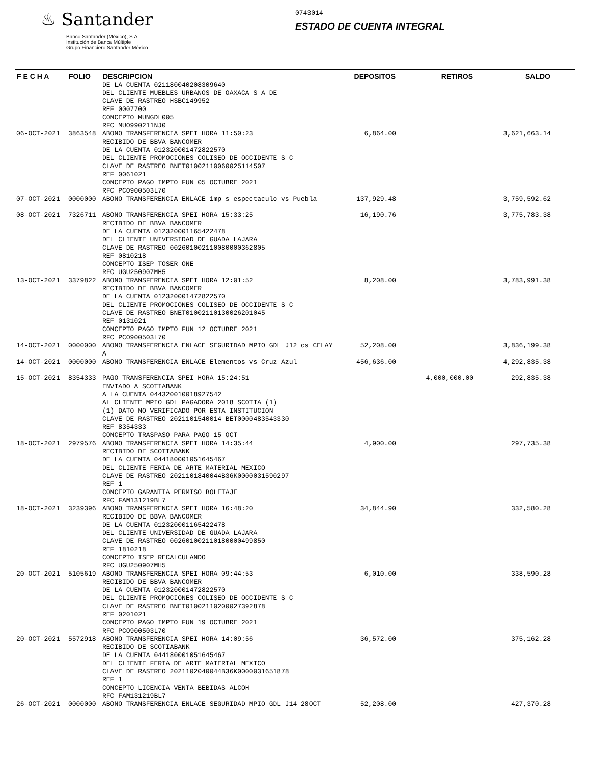♨ Santander
Banco Santander (México), S.A.
Institución de Banca Múltiple
Grupo Financiero Santander México
0743014
ESTADO DE CUENTA INTEGRAL
| F E C H A | FOLIO | DESCRIPCION | DEPOSITOS | RETIROS | SALDO |
| --- | --- | --- | --- | --- | --- |
| | | DE LA CUENTA 021180040208309640 DEL CLIENTE MUEBLES URBANOS DE OAXACA S A DE CLAVE DE RASTREO HSBC149952 REF 0007700 CONCEPTO MUNGDL005 RFC MUO990211NJ0 | | | |
| 06-OCT-2021 | 3863548 | ABONO TRANSFERENCIA SPEI HORA 11:50:23 RECIBIDO DE BBVA BANCOMER DE LA CUENTA 012320001472822570 DEL CLIENTE PROMOCIONES COLISEO DE OCCIDENTE S C CLAVE DE RASTREO BNET01002110060025114507 REF 0061021 CONCEPTO PAGO IMPTO FUN 05 OCTUBRE 2021 RFC PCO900503L70 | 6,864.00 | | 3,621,663.14 |
| 07-OCT-2021 | 0000000 | ABONO TRANSFERENCIA ENLACE imp s espectaculo vs Puebla | 137,929.48 | | 3,759,592.62 |
| 08-OCT-2021 | 7326711 | ABONO TRANSFERENCIA SPEI HORA 15:33:25 RECIBIDO DE BBVA BANCOMER DE LA CUENTA 012320001165422478 DEL CLIENTE UNIVERSIDAD DE GUADA LAJARA CLAVE DE RASTREO 002601002110080000362805 REF 0810218 CONCEPTO ISEP TOSER ONE RFC UGU250907MH5 | 16,190.76 | | 3,775,783.38 |
| 13-OCT-2021 | 3379822 | ABONO TRANSFERENCIA SPEI HORA 12:01:52 RECIBIDO DE BBVA BANCOMER DE LA CUENTA 012320001472822570 DEL CLIENTE PROMOCIONES COLISEO DE OCCIDENTE S C CLAVE DE RASTREO BNET01002110130026201045 REF 0131021 CONCEPTO PAGO IMPTO FUN 12 OCTUBRE 2021 RFC PCO900503L70 | 8,208.00 | | 3,783,991.38 |
| 14-OCT-2021 | 0000000 | ABONO TRANSFERENCIA ENLACE SEGURIDAD MPIO GDL J12 cs CELAY A | 52,208.00 | | 3,836,199.38 |
| 14-OCT-2021 | 0000000 | ABONO TRANSFERENCIA ENLACE Elementos vs Cruz Azul | 456,636.00 | | 4,292,835.38 |
| 15-OCT-2021 | 8354333 | PAGO TRANSFERENCIA SPEI HORA 15:24:51 ENVIADO A SCOTIABANK A LA CUENTA 044320010018927542 AL CLIENTE MPIO GDL PAGADORA 2018 SCOTIA (1) (1) DATO NO VERIFICADO POR ESTA INSTITUCION CLAVE DE RASTREO 2021101540014 BET0000483543330 REF 8354333 CONCEPTO TRASPASO PARA PAGO 15 OCT | | 4,000,000.00 | 292,835.38 |
| 18-OCT-2021 | 2979576 | ABONO TRANSFERENCIA SPEI HORA 14:35:44 RECIBIDO DE SCOTIABANK DE LA CUENTA 044180001051645467 DEL CLIENTE FERIA DE ARTE MATERIAL MEXICO CLAVE DE RASTREO 2021101840044B36K0000031590297 REF 1 CONCEPTO GARANTIA PERMISO BOLETAJE RFC FAM131219BL7 | 4,900.00 | | 297,735.38 |
| 18-OCT-2021 | 3239396 | ABONO TRANSFERENCIA SPEI HORA 16:48:20 RECIBIDO DE BBVA BANCOMER DE LA CUENTA 012320001165422478 DEL CLIENTE UNIVERSIDAD DE GUADA LAJARA CLAVE DE RASTREO 002601002110180000499850 REF 1810218 CONCEPTO ISEP RECALCULANDO RFC UGU250907MH5 | 34,844.90 | | 332,580.28 |
| 20-OCT-2021 | 5105619 | ABONO TRANSFERENCIA SPEI HORA 09:44:53 RECIBIDO DE BBVA BANCOMER DE LA CUENTA 012320001472822570 DEL CLIENTE PROMOCIONES COLISEO DE OCCIDENTE S C CLAVE DE RASTREO BNET01002110200027392878 REF 0201021 CONCEPTO PAGO IMPTO FUN 19 OCTUBRE 2021 RFC PCO900503L70 | 6,010.00 | | 338,590.28 |
| 20-OCT-2021 | 5572918 | ABONO TRANSFERENCIA SPEI HORA 14:09:56 RECIBIDO DE SCOTIABANK DE LA CUENTA 044180001051645467 DEL CLIENTE FERIA DE ARTE MATERIAL MEXICO CLAVE DE RASTREO 2021102040044B36K0000031651878 REF 1 CONCEPTO LICENCIA VENTA BEBIDAS ALCOH RFC FAM131219BL7 | 36,572.00 | | 375,162.28 |
| 26-OCT-2021 | 0000000 | ABONO TRANSFERENCIA ENLACE SEGURIDAD MPIO GDL J14 28OCT | 52,208.00 | | 427,370.28 |